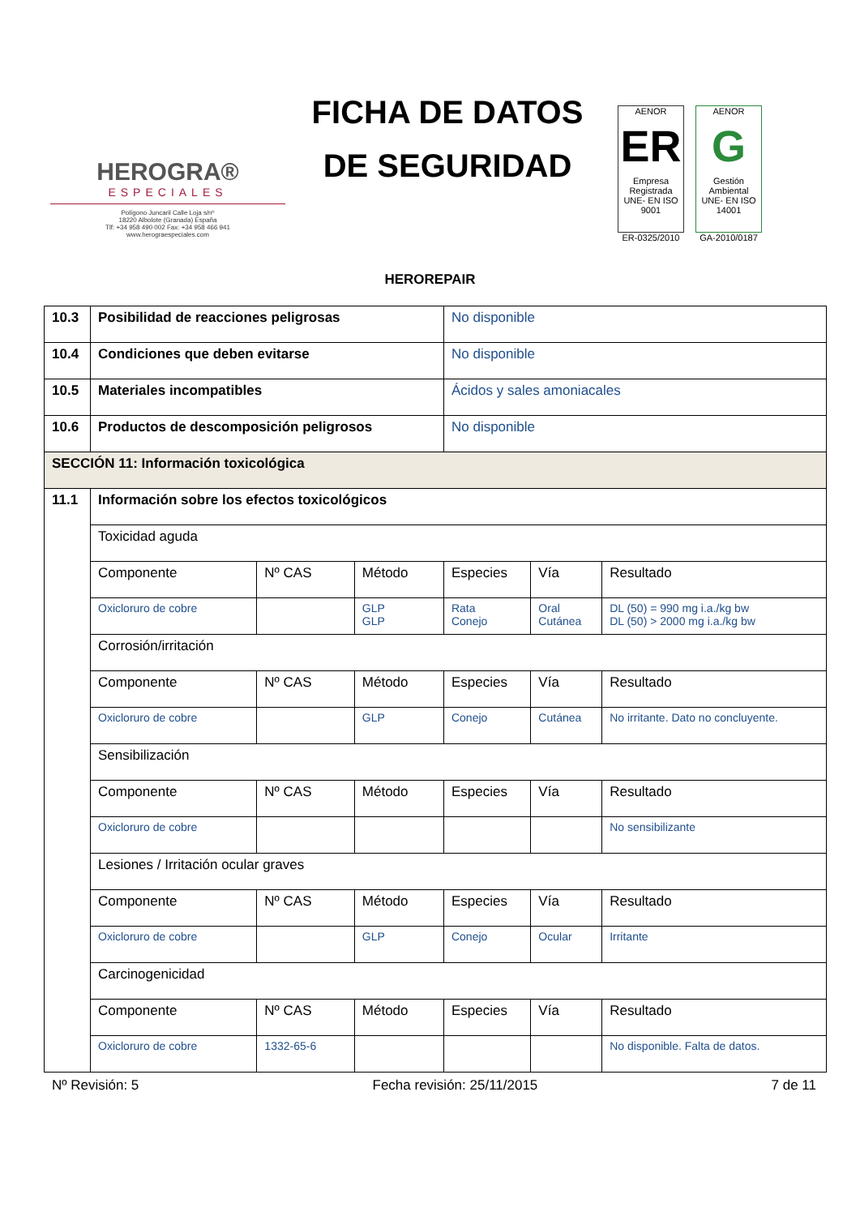HEROGRA®
ESPECIALES
Polígono Juncaril Calle Loja s/nº
18220 Albolote (Granada) España
Tlf: +34 958 490 002 Fax: +34 958 466 941
www.herograespeciales.com
FICHA DE DATOS
DE SEGURIDAD
AENOR
ER
Empresa Registrada
UNE- EN ISO 9001
ER-0325/2010
AENOR
G
Gestión Ambiental
UNE- EN ISO 14001
GA-2010/0187
HEROREPAIR
| 10.3 | Posibilidad de reacciones peligrosas | | | No disponible | | |
| 10.4 | Condiciones que deben evitarse | | | No disponible | | |
| 10.5 | Materiales incompatibles | | | Ácidos y sales amoniacales | | |
| 10.6 | Productos de descomposición peligrosos | | | No disponible | | |
| SECCIÓN 11: Información toxicológica | | | | | | |
| 11.1 | Información sobre los efectos toxicológicos | | | | | |
| | Toxicidad aguda | | | | | |
| | Componente | Nº CAS | Método | Especies | Vía | Resultado |
| | Oxicloruro de cobre | | GLP GLP | Rata Conejo | Oral Cutánea | DL (50) = 990 mg i.a./kg bw DL (50) > 2000 mg i.a./kg bw |
| | Corrosión/irritación | | | | | |
| | Componente | Nº CAS | Método | Especies | Vía | Resultado |
| | Oxicloruro de cobre | | GLP | Conejo | Cutánea | No irritante. Dato no concluyente. |
| | Sensibilización | | | | | |
| | Componente | Nº CAS | Método | Especies | Vía | Resultado |
| | Oxicloruro de cobre | | | | | No sensibilizante |
| | Lesiones / Irritación ocular graves | | | | | |
| | Componente | Nº CAS | Método | Especies | Vía | Resultado |
| | Oxicloruro de cobre | | GLP | Conejo | Ocular | Irritante |
| | Carcinogenicidad | | | | | |
| | Componente | Nº CAS | Método | Especies | Vía | Resultado |
| | Oxicloruro de cobre | 1332-65-6 | | | | No disponible. Falta de datos. |
Nº Revisión: 5 Fecha revisión: 25/11/2015 7 de 11